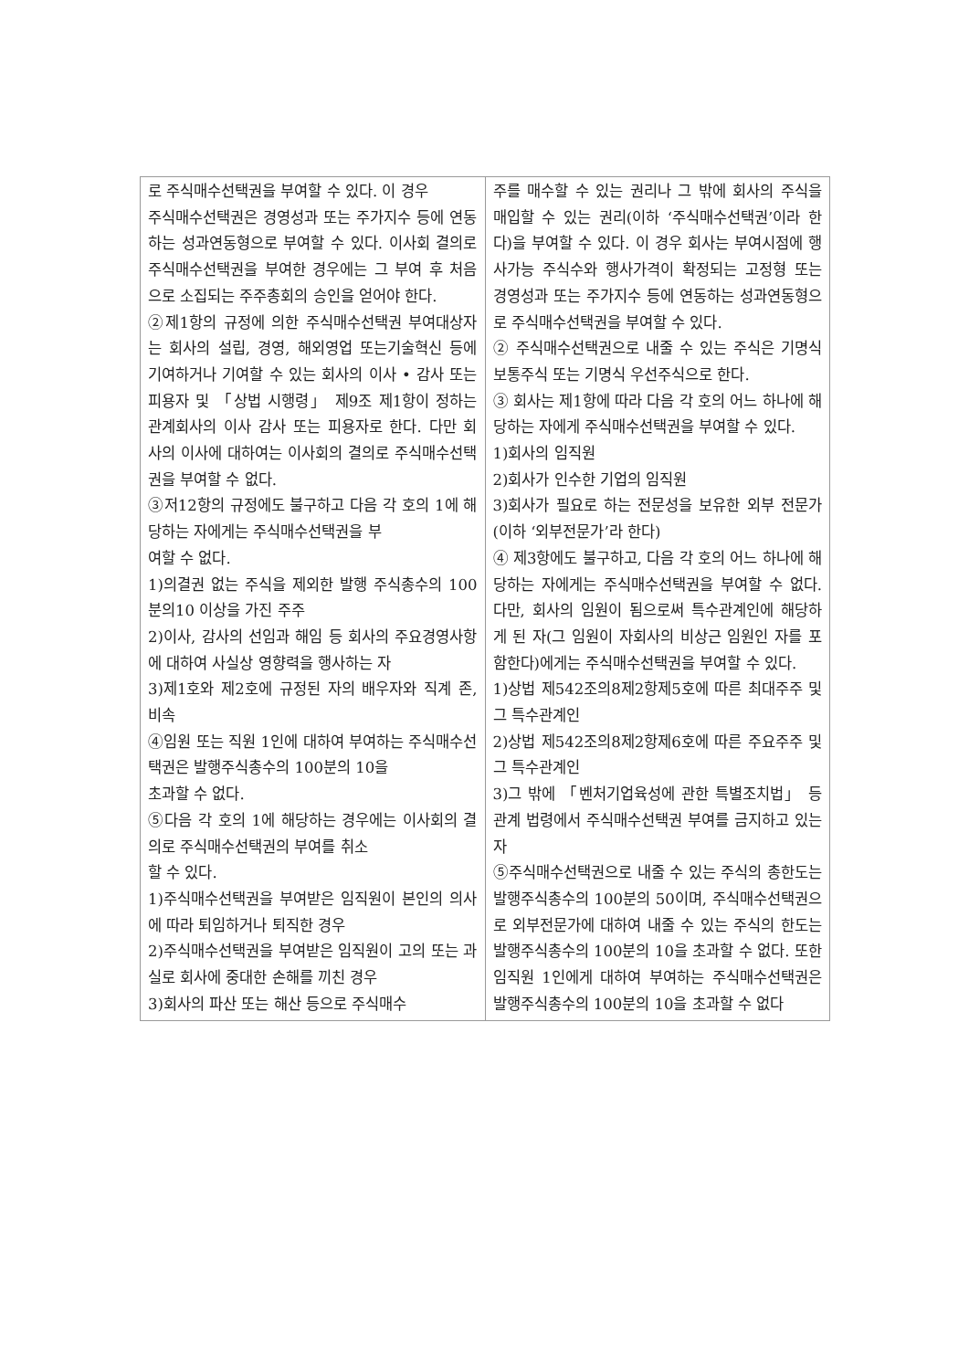| 로 주식매수선택권을 부여할 수 있다. 이 경우 주식매수선택권은 경영성과 또는 주가지수 등에 연동하는 성과연동형으로 부여할 수 있다. 이사회 결의로 주식매수선택권을 부여한 경우에는 그 부여 후 처음으로 소집되는 주주총회의 승인을 얻어야 한다. ②제1항의 규정에 의한 주식매수선택권 부여대상자는 회사의 설립, 경영, 해외영업 또는기술혁신 등에 기여하거나 기여할 수 있는 회사의 이사 • 감사 또는 피용자 및 「상법 시행령」 제9조 제1항이 정하는 관계회사의 이사 감사 또는 피용자로 한다. 다만 회 사의 이사에 대하여는 이사회의 결의로 주식매수선택권을 부여할 수 없다. ③저12항의 규정에도 불구하고 다음 각 호의 1에 해당하는 자에게는 주식매수선택권을 부 여할 수 없다. 1)의결권 없는 주식을 제외한 발행 주식총수의 100분의10 이상을 가진 주주 2)이사, 감사의 선임과 해임 등 회사의 주요경영사항에 대하여 사실상 영향력을 행사하는 자 3)제1호와 제2호에 규정된 자의 배우자와 직계 존, 비속 ④임원 또는 직원 1인에 대하여 부여하는 주식매수선택권은 발행주식총수의 100분의 10을 초과할 수 없다. ⑤다음 각 호의 1에 해당하는 경우에는 이사회의 결의로 주식매수선택권의 부여를 취소 할 수 있다. 1)주식매수선택권을 부여받은 임직원이 본인의 의사에 따라 퇴임하거나 퇴직한 경우 2)주식매수선택권을 부여받은 임직원이 고의 또는 과실로 회사에 중대한 손해를 끼친 경우 3)회사의 파산 또는 해산 등으로 주식매수 | 주를 매수할 수 있는 권리나 그 밖에 회사의 주식을 매입할 수 있는 권리(이하 ‘주식매수선택권’이라 한다)을 부여할 수 있다. 이 경우 회사는 부여시점에 행사가능 주식수와 행사가격이 확정되는 고정형 또는 경영성과 또는 주가지수 등에 연동하는 성과연동형으로 주식매수선택권을 부여할 수 있다. ② 주식매수선택권으로 내줄 수 있는 주식은 기명식 보통주식 또는 기명식 우선주식으로 한다. ③ 회사는 제1항에 따라 다음 각 호의 어느 하나에 해당하는 자에게 주식매수선택권을 부여할 수 있다. 1)회사의 임직원 2)회사가 인수한 기업의 임직원 3)회사가 필요로 하는 전문성을 보유한 외부 전문가(이하 ‘외부전문가’라 한다) ④ 제3항에도 불구하고, 다음 각 호의 어느 하나에 해당하는 자에게는 주식매수선택권을 부여할 수 없다. 다만, 회사의 임원이 됨으로써 특수관계인에 해당하게 된 자(그 임원이 자회사의 비상근 임원인 자를 포함한다)에게는 주식매수선택권을 부여할 수 있다. 1)상법 제542조의8제2항제5호에 따른 최대주주 및 그 특수관계인 2)상법 제542조의8제2항제6호에 따른 주요주주 및 그 특수관계인 3)그 밖에 「벤처기업육성에 관한 특별조치법」 등 관계 법령에서 주식매수선택권 부여를 금지하고 있는 자 ⑤주식매수선택권으로 내줄 수 있는 주식의 총한도는 발행주식총수의 100분의 50이며, 주식매수선택권으로 외부전문가에 대하여 내줄 수 있는 주식의 한도는 발행주식총수의 100분의 10을 초과할 수 없다. 또한 임직원 1인에게 대하여 부여하는 주식매수선택권은 발행주식총수의 100분의 10을 초과할 수 없다 |